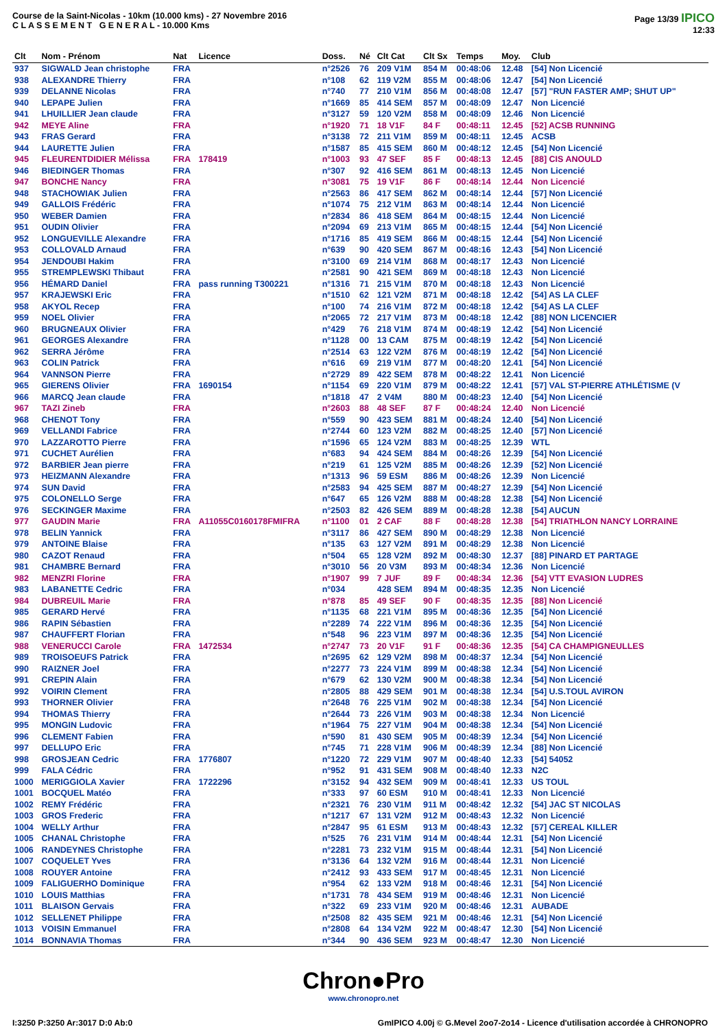Course de la Saint-Nicolas - 10km (10.000 kms) - 27 Novembre 2016
C L A S S E M E N T G E N E R A L - 10.000 Kms
Page 13/39 IPICO
12:33
| Clt | Nom - Prénom | Nat | Licence | Doss. | Né | Clt Cat | Clt Sx | Temps | Moy. | Club |
| --- | --- | --- | --- | --- | --- | --- | --- | --- | --- | --- |
| 937 | SIGWALD Jean christophe | FRA | | n°2526 | 76 | 209 V1M | 854 M | 00:48:06 | 12.48 | [54] Non Licencié |
| 938 | ALEXANDRE Thierry | FRA | | n°108 | 62 | 119 V2M | 855 M | 00:48:06 | 12.47 | [54] Non Licencié |
| 939 | DELANNE Nicolas | FRA | | n°740 | 77 | 210 V1M | 856 M | 00:48:08 | 12.47 | [57] "RUN FASTER AMP; SHUT UP" |
| 940 | LEPAPE Julien | FRA | | n°1669 | 85 | 414 SEM | 857 M | 00:48:09 | 12.47 | Non Licencié |
| 941 | LHUILLIER Jean claude | FRA | | n°3127 | 59 | 120 V2M | 858 M | 00:48:09 | 12.46 | Non Licencié |
| 942 | MEYE Aline | FRA | | n°1920 | 71 | 18 V1F | 84 F | 00:48:11 | 12.45 | [52] ACSB RUNNING |
| 943 | FRAS Gerard | FRA | | n°3138 | 72 | 211 V1M | 859 M | 00:48:11 | 12.45 | ACSB |
| 944 | LAURETTE Julien | FRA | | n°1587 | 85 | 415 SEM | 860 M | 00:48:12 | 12.45 | [54] Non Licencié |
| 945 | FLEURENTDIDIER Mélissa | FRA | 178419 | n°1003 | 93 | 47 SEF | 85 F | 00:48:13 | 12.45 | [88] CIS ANOULD |
| 946 | BIEDINGER Thomas | FRA | | n°307 | 92 | 416 SEM | 861 M | 00:48:13 | 12.45 | Non Licencié |
| 947 | BONCHE Nancy | FRA | | n°3081 | 75 | 19 V1F | 86 F | 00:48:14 | 12.44 | Non Licencié |
| 948 | STACHOWIAK Julien | FRA | | n°2563 | 86 | 417 SEM | 862 M | 00:48:14 | 12.44 | [57] Non Licencié |
| 949 | GALLOIS Frédéric | FRA | | n°1074 | 75 | 212 V1M | 863 M | 00:48:14 | 12.44 | Non Licencié |
| 950 | WEBER Damien | FRA | | n°2834 | 86 | 418 SEM | 864 M | 00:48:15 | 12.44 | Non Licencié |
| 951 | OUDIN Olivier | FRA | | n°2094 | 69 | 213 V1M | 865 M | 00:48:15 | 12.44 | [54] Non Licencié |
| 952 | LONGUEVILLE Alexandre | FRA | | n°1716 | 85 | 419 SEM | 866 M | 00:48:15 | 12.44 | [54] Non Licencié |
| 953 | COLLOVALD Arnaud | FRA | | n°639 | 90 | 420 SEM | 867 M | 00:48:16 | 12.43 | [54] Non Licencié |
| 954 | JENDOUBI Hakim | FRA | | n°3100 | 69 | 214 V1M | 868 M | 00:48:17 | 12.43 | Non Licencié |
| 955 | STREMPLEWSKI Thibaut | FRA | | n°2581 | 90 | 421 SEM | 869 M | 00:48:18 | 12.43 | Non Licencié |
| 956 | HÉMARD Daniel | FRA | pass running T300221 | n°1316 | 71 | 215 V1M | 870 M | 00:48:18 | 12.43 | Non Licencié |
| 957 | KRAJEWSKI Eric | FRA | | n°1510 | 62 | 121 V2M | 871 M | 00:48:18 | 12.42 | [54] AS LA CLEF |
| 958 | AKYOL Recep | FRA | | n°100 | 74 | 216 V1M | 872 M | 00:48:18 | 12.42 | [54] AS LA CLEF |
| 959 | NOEL Olivier | FRA | | n°2065 | 72 | 217 V1M | 873 M | 00:48:18 | 12.42 | [88] NON LICENCIER |
| 960 | BRUGNEAUX Olivier | FRA | | n°429 | 76 | 218 V1M | 874 M | 00:48:19 | 12.42 | [54] Non Licencié |
| 961 | GEORGES Alexandre | FRA | | n°1128 | 00 | 13 CAM | 875 M | 00:48:19 | 12.42 | [54] Non Licencié |
| 962 | SERRA Jérôme | FRA | | n°2514 | 63 | 122 V2M | 876 M | 00:48:19 | 12.42 | [54] Non Licencié |
| 963 | COLIN Patrick | FRA | | n°616 | 69 | 219 V1M | 877 M | 00:48:20 | 12.41 | [54] Non Licencié |
| 964 | VANNSON Pierre | FRA | | n°2729 | 89 | 422 SEM | 878 M | 00:48:22 | 12.41 | Non Licencié |
| 965 | GIERENS Olivier | FRA | 1690154 | n°1154 | 69 | 220 V1M | 879 M | 00:48:22 | 12.41 | [57] VAL ST-PIERRE ATHLÉTISME (V |
| 966 | MARCQ Jean claude | FRA | | n°1818 | 47 | 2 V4M | 880 M | 00:48:23 | 12.40 | [54] Non Licencié |
| 967 | TAZI Zineb | FRA | | n°2603 | 88 | 48 SEF | 87 F | 00:48:24 | 12.40 | Non Licencié |
| 968 | CHENOT Tony | FRA | | n°559 | 90 | 423 SEM | 881 M | 00:48:24 | 12.40 | [54] Non Licencié |
| 969 | VELLANDI Fabrice | FRA | | n°2744 | 60 | 123 V2M | 882 M | 00:48:25 | 12.40 | [57] Non Licencié |
| 970 | LAZZAROTTO Pierre | FRA | | n°1596 | 65 | 124 V2M | 883 M | 00:48:25 | 12.39 | WTL |
| 971 | CUCHET Aurélien | FRA | | n°683 | 94 | 424 SEM | 884 M | 00:48:26 | 12.39 | [54] Non Licencié |
| 972 | BARBIER Jean pierre | FRA | | n°219 | 61 | 125 V2M | 885 M | 00:48:26 | 12.39 | [52] Non Licencié |
| 973 | HEIZMANN Alexandre | FRA | | n°1313 | 96 | 59 ESM | 886 M | 00:48:26 | 12.39 | Non Licencié |
| 974 | SUN David | FRA | | n°2583 | 94 | 425 SEM | 887 M | 00:48:27 | 12.39 | [54] Non Licencié |
| 975 | COLONELLO Serge | FRA | | n°647 | 65 | 126 V2M | 888 M | 00:48:28 | 12.38 | [54] Non Licencié |
| 976 | SECKINGER Maxime | FRA | | n°2503 | 82 | 426 SEM | 889 M | 00:48:28 | 12.38 | [54] AUCUN |
| 977 | GAUDIN Marie | FRA | A11055C0160178FMIFRA | n°1100 | 01 | 2 CAF | 88 F | 00:48:28 | 12.38 | [54] TRIATHLON NANCY LORRAINE |
| 978 | BELIN Yannick | FRA | | n°3117 | 86 | 427 SEM | 890 M | 00:48:29 | 12.38 | Non Licencié |
| 979 | ANTOINE Blaise | FRA | | n°135 | 63 | 127 V2M | 891 M | 00:48:29 | 12.38 | Non Licencié |
| 980 | CAZOT Renaud | FRA | | n°504 | 65 | 128 V2M | 892 M | 00:48:30 | 12.37 | [88] PINARD ET PARTAGE |
| 981 | CHAMBRE Bernard | FRA | | n°3010 | 56 | 20 V3M | 893 M | 00:48:34 | 12.36 | Non Licencié |
| 982 | MENZRI Florine | FRA | | n°1907 | 99 | 7 JUF | 89 F | 00:48:34 | 12.36 | [54] VTT EVASION LUDRES |
| 983 | LABANETTE Cedric | FRA | | n°034 | | 428 SEM | 894 M | 00:48:35 | 12.35 | Non Licencié |
| 984 | DUBREUIL Marie | FRA | | n°878 | 85 | 49 SEF | 90 F | 00:48:35 | 12.35 | [88] Non Licencié |
| 985 | GERARD Hervé | FRA | | n°1135 | 68 | 221 V1M | 895 M | 00:48:36 | 12.35 | [54] Non Licencié |
| 986 | RAPIN Sébastien | FRA | | n°2289 | 74 | 222 V1M | 896 M | 00:48:36 | 12.35 | [54] Non Licencié |
| 987 | CHAUFFERT Florian | FRA | | n°548 | 96 | 223 V1M | 897 M | 00:48:36 | 12.35 | [54] Non Licencié |
| 988 | VENERUCCI Carole | FRA | 1472534 | n°2747 | 73 | 20 V1F | 91 F | 00:48:36 | 12.35 | [54] CA CHAMPIGNEULLES |
| 989 | TROISOEUFS Patrick | FRA | | n°2695 | 62 | 129 V2M | 898 M | 00:48:37 | 12.34 | [54] Non Licencié |
| 990 | RAIZNER Joel | FRA | | n°2277 | 73 | 224 V1M | 899 M | 00:48:38 | 12.34 | [54] Non Licencié |
| 991 | CREPIN Alain | FRA | | n°679 | 62 | 130 V2M | 900 M | 00:48:38 | 12.34 | [54] Non Licencié |
| 992 | VOIRIN Clement | FRA | | n°2805 | 88 | 429 SEM | 901 M | 00:48:38 | 12.34 | [54] U.S.TOUL AVIRON |
| 993 | THORNER Olivier | FRA | | n°2648 | 76 | 225 V1M | 902 M | 00:48:38 | 12.34 | [54] Non Licencié |
| 994 | THOMAS Thierry | FRA | | n°2644 | 73 | 226 V1M | 903 M | 00:48:38 | 12.34 | Non Licencié |
| 995 | MONGIN Ludovic | FRA | | n°1964 | 75 | 227 V1M | 904 M | 00:48:38 | 12.34 | [54] Non Licencié |
| 996 | CLEMENT Fabien | FRA | | n°590 | 81 | 430 SEM | 905 M | 00:48:39 | 12.34 | [54] Non Licencié |
| 997 | DELLUPO Eric | FRA | | n°745 | 71 | 228 V1M | 906 M | 00:48:39 | 12.34 | [88] Non Licencié |
| 998 | GROSJEAN Cedric | FRA | 1776807 | n°1220 | 72 | 229 V1M | 907 M | 00:48:40 | 12.33 | [54] 54052 |
| 999 | FALA Cédric | FRA | | n°952 | 91 | 431 SEM | 908 M | 00:48:40 | 12.33 | N2C |
| 1000 | MERIGGIOLA Xavier | FRA | 1722296 | n°3152 | 94 | 432 SEM | 909 M | 00:48:41 | 12.33 | US TOUL |
| 1001 | BOCQUEL Matéo | FRA | | n°333 | 97 | 60 ESM | 910 M | 00:48:41 | 12.33 | Non Licencié |
| 1002 | REMY Frédéric | FRA | | n°2321 | 76 | 230 V1M | 911 M | 00:48:42 | 12.32 | [54] JAC ST NICOLAS |
| 1003 | GROS Frederic | FRA | | n°1217 | 67 | 131 V2M | 912 M | 00:48:43 | 12.32 | Non Licencié |
| 1004 | WELLY Arthur | FRA | | n°2847 | 95 | 61 ESM | 913 M | 00:48:43 | 12.32 | [57] CEREAL KILLER |
| 1005 | CHANAL Christophe | FRA | | n°525 | 76 | 231 V1M | 914 M | 00:48:44 | 12.31 | [54] Non Licencié |
| 1006 | RANDEYNES Christophe | FRA | | n°2281 | 73 | 232 V1M | 915 M | 00:48:44 | 12.31 | [54] Non Licencié |
| 1007 | COQUELET Yves | FRA | | n°3136 | 64 | 132 V2M | 916 M | 00:48:44 | 12.31 | Non Licencié |
| 1008 | ROUYER Antoine | FRA | | n°2412 | 93 | 433 SEM | 917 M | 00:48:45 | 12.31 | Non Licencié |
| 1009 | FALIGUERHO Dominique | FRA | | n°954 | 62 | 133 V2M | 918 M | 00:48:46 | 12.31 | [54] Non Licencié |
| 1010 | LOUIS Matthias | FRA | | n°1731 | 78 | 434 SEM | 919 M | 00:48:46 | 12.31 | Non Licencié |
| 1011 | BLAISON Gervais | FRA | | n°322 | 69 | 233 V1M | 920 M | 00:48:46 | 12.31 | AUBADE |
| 1012 | SELLENET Philippe | FRA | | n°2508 | 82 | 435 SEM | 921 M | 00:48:46 | 12.31 | [54] Non Licencié |
| 1013 | VOISIN Emmanuel | FRA | | n°2808 | 64 | 134 V2M | 922 M | 00:48:47 | 12.30 | [54] Non Licencié |
| 1014 | BONNAVIA Thomas | FRA | | n°344 | 90 | 436 SEM | 923 M | 00:48:47 | 12.30 | Non Licencié |
Chron●Pro
www.chronopro.net
I:3250 P:3250 Ar:3017 D:0 Ab:0 GmIPICO 4.00j © G.Mevel 2oo7-2o14 - Licence d'utilisation accordée à CHRONOPRO